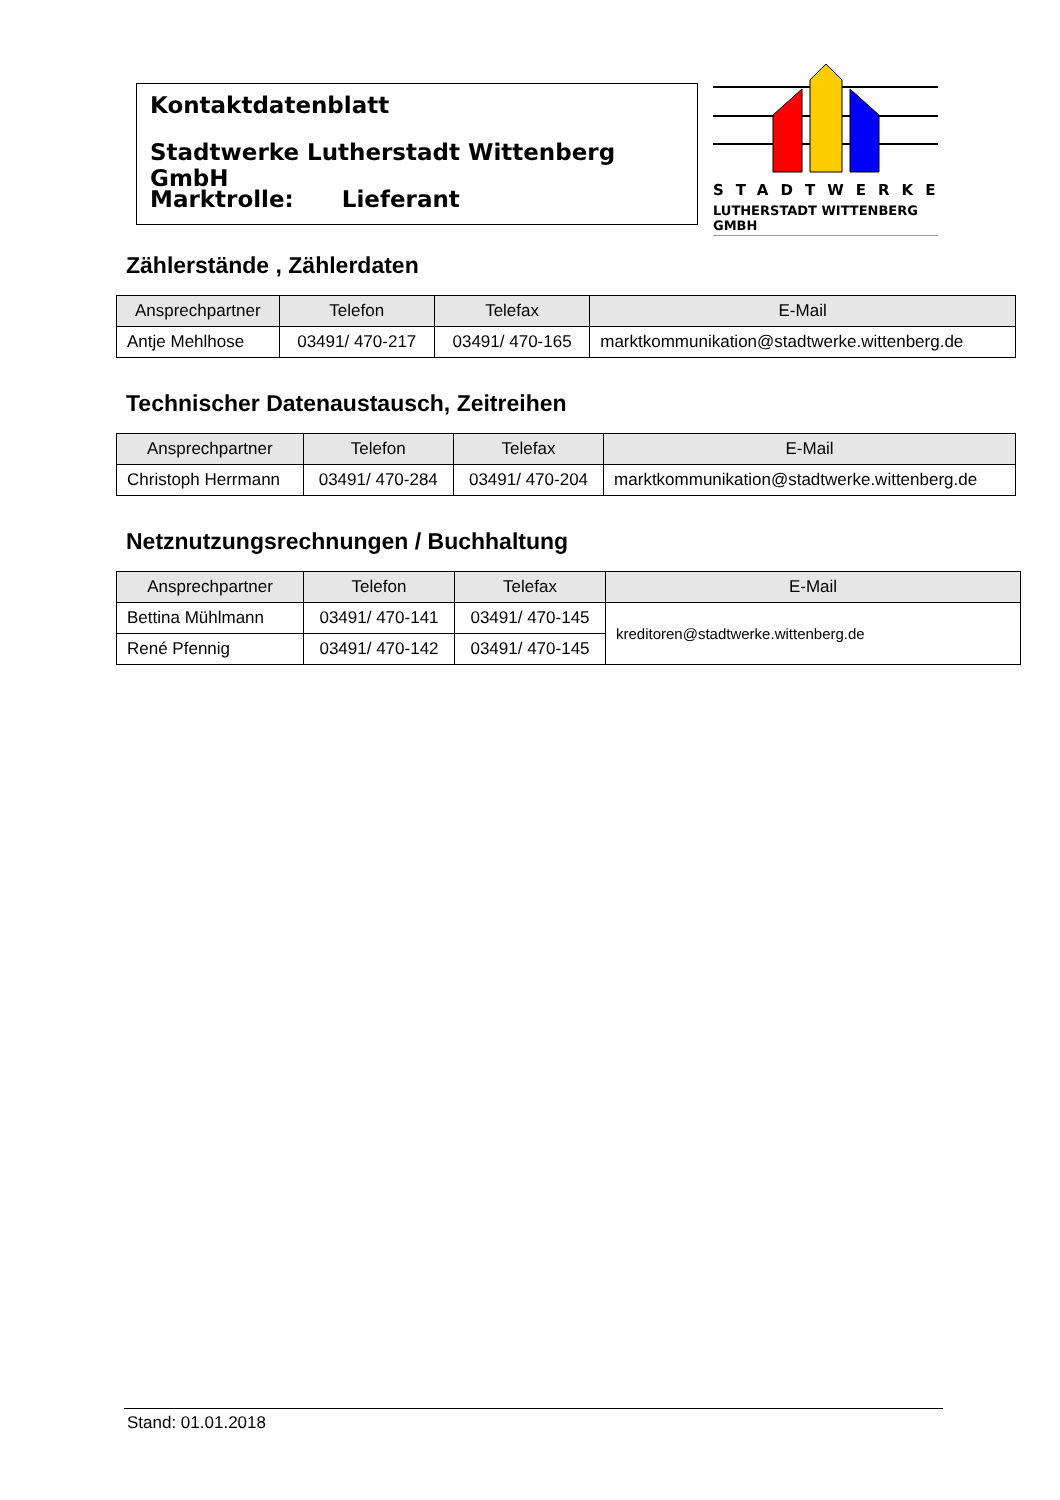Kontaktdatenblatt
Stadtwerke Lutherstadt Wittenberg GmbH
Marktrolle: Lieferant
STADTWERKE
LUTHERSTADT WITTENBERG GMBH
Zählerstände , Zählerdaten
| Ansprechpartner | Telefon | Telefax | E-Mail |
| --- | --- | --- | --- |
| Antje Mehlhose | 03491/ 470-217 | 03491/ 470-165 | marktkommunikation@stadtwerke.wittenberg.de |
Technischer Datenaustausch, Zeitreihen
| Ansprechpartner | Telefon | Telefax | E-Mail |
| --- | --- | --- | --- |
| Christoph Herrmann | 03491/ 470-284 | 03491/ 470-204 | marktkommunikation@stadtwerke.wittenberg.de |
Netznutzungsrechnungen / Buchhaltung
| Ansprechpartner | Telefon | Telefax | E-Mail |
| --- | --- | --- | --- |
| Bettina Mühlmann | 03491/ 470-141 | 03491/ 470-145 | kreditoren@stadtwerke.wittenberg.de |
| René Pfennig | 03491/ 470-142 | 03491/ 470-145 | |
Stand: 01.01.2018